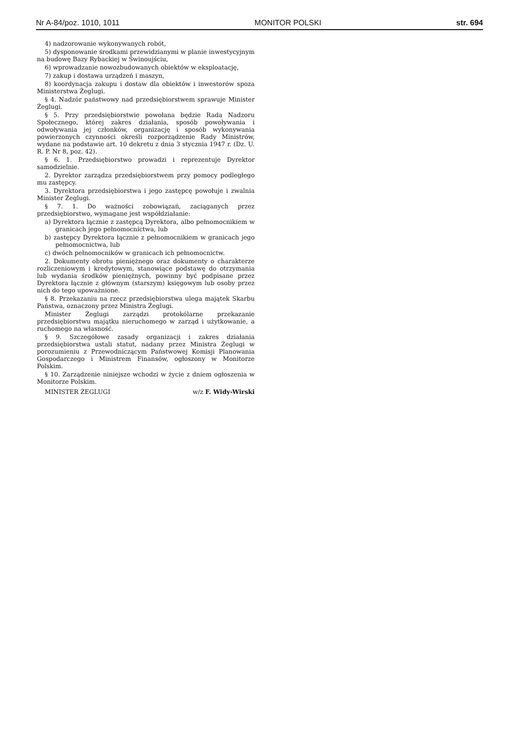Nr A-84/poz. 1010, 1011 MONITOR POLSKI str. 694
4) nadzorowanie wykonywanych robót,
5) dysponowanie środkami przewidzianymi w planie inwestycyjnym na budowę Bazy Rybackiej w Świnoujściu,
6) wprowadzanie nowozbudowanych obiektów w eksploatację,
7) zakup i dostawa urządzeń i maszyn,
8) koordynacja zakupu i dostaw dla obiektów i inwestorów spoza Ministerstwa Żeglugi.
§ 4. Nadzór państwowy nad przedsiębiorstwem sprawuje Minister Żeglugi.
§ 5. Przy przedsiębiorstwie powołana będzie Rada Nadzoru Społecznego, której zakres działania, sposób powoływania i odwoływania jej członków, organizację i sposób wykonywania powierzonych czynności określi rozporządzenie Rady Ministrów, wydane na podstawie art. 10 dekretu z dnia 3 stycznia 1947 r. (Dz. U. R. P. Nr 8, poz. 42).
§ 6. 1. Przedsiębiorstwo prowadzi i reprezentuje Dyrektor samodzielnie.
2. Dyrektor zarządza przedsiębiorstwem przy pomocy podległego mu zastępcy.
3. Dyrektora przedsiębiorstwa i jego zastępcę powołuje i zwalnia Minister Żeglugi.
§ 7. 1. Do ważności zobowiązań, zaciąganych przez przedsiębiorstwo, wymagane jest współdziałanie:
a) Dyrektora łącznie z zastępcą Dyrektora, albo pełnomocnikiem w granicach jego pełnomocnictwa, lub
b) zastępcy Dyrektora łącznie z pełnomocnikiem w granicach jego pełnomocnictwa, lub
c) dwóch pełnomocników w granicach ich pełnomocnictw.
2. Dokumenty obrotu pieniężnego oraz dokumenty o charakterze rozliczeniowym i kredytowym, stanowiące podstawę do otrzymania lub wydania środków pieniężnych, powinny być podpisane przez Dyrektora łącznie z głównym (starszym) księgowym lub osoby przez nich do tego upoważnione.
§ 8. Przekazaniu na rzecz przedsiębiorstwa ulega majątek Skarbu Państwa, oznaczony przez Ministra Żeglugi.
Minister Żeglugi zarządzi protokólarne przekazanie przedsiębiorstwu majątku nieruchomego w zarząd i użytkowanie, a ruchomego na własność.
§ 9. Szczegółowe zasady organizacji i zakres działania przedsiębiorstwa ustali statut, nadany przez Ministra Żeglugi w porozumieniu z Przewodniczącym Państwowej Komisji Planowania Gospodarczego i Ministrem Finansów, ogłoszony w Monitorze Polskim.
§ 10. Zarządzenie niniejsze wchodzi w życie z dniem ogłoszenia w Monitorze Polskim.
MINISTER ŻEGLUGI w/z F. Widy-Wirski